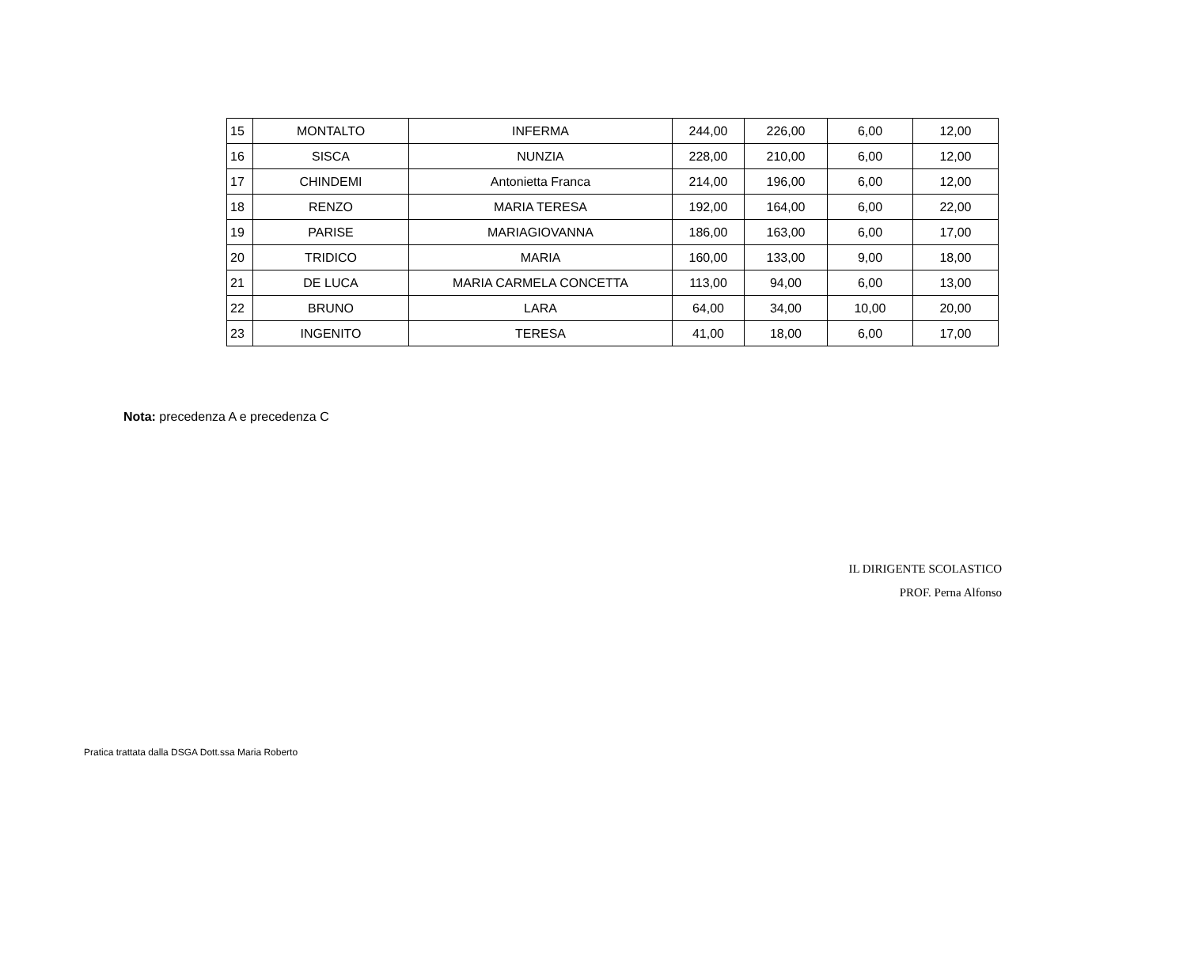| 15 | MONTALTO | INFERMA | 244,00 | 226,00 | 6,00 | 12,00 |
| 16 | SISCA | NUNZIA | 228,00 | 210,00 | 6,00 | 12,00 |
| 17 | CHINDEMI | Antonietta Franca | 214,00 | 196,00 | 6,00 | 12,00 |
| 18 | RENZO | MARIA TERESA | 192,00 | 164,00 | 6,00 | 22,00 |
| 19 | PARISE | MARIAGIOVANNA | 186,00 | 163,00 | 6,00 | 17,00 |
| 20 | TRIDICO | MARIA | 160,00 | 133,00 | 9,00 | 18,00 |
| 21 | DE LUCA | MARIA CARMELA CONCETTA | 113,00 | 94,00 | 6,00 | 13,00 |
| 22 | BRUNO | LARA | 64,00 | 34,00 | 10,00 | 20,00 |
| 23 | INGENITO | TERESA | 41,00 | 18,00 | 6,00 | 17,00 |
Nota: precedenza A e precedenza C
IL DIRIGENTE SCOLASTICO
PROF. Perna Alfonso
Pratica trattata dalla DSGA Dott.ssa Maria Roberto